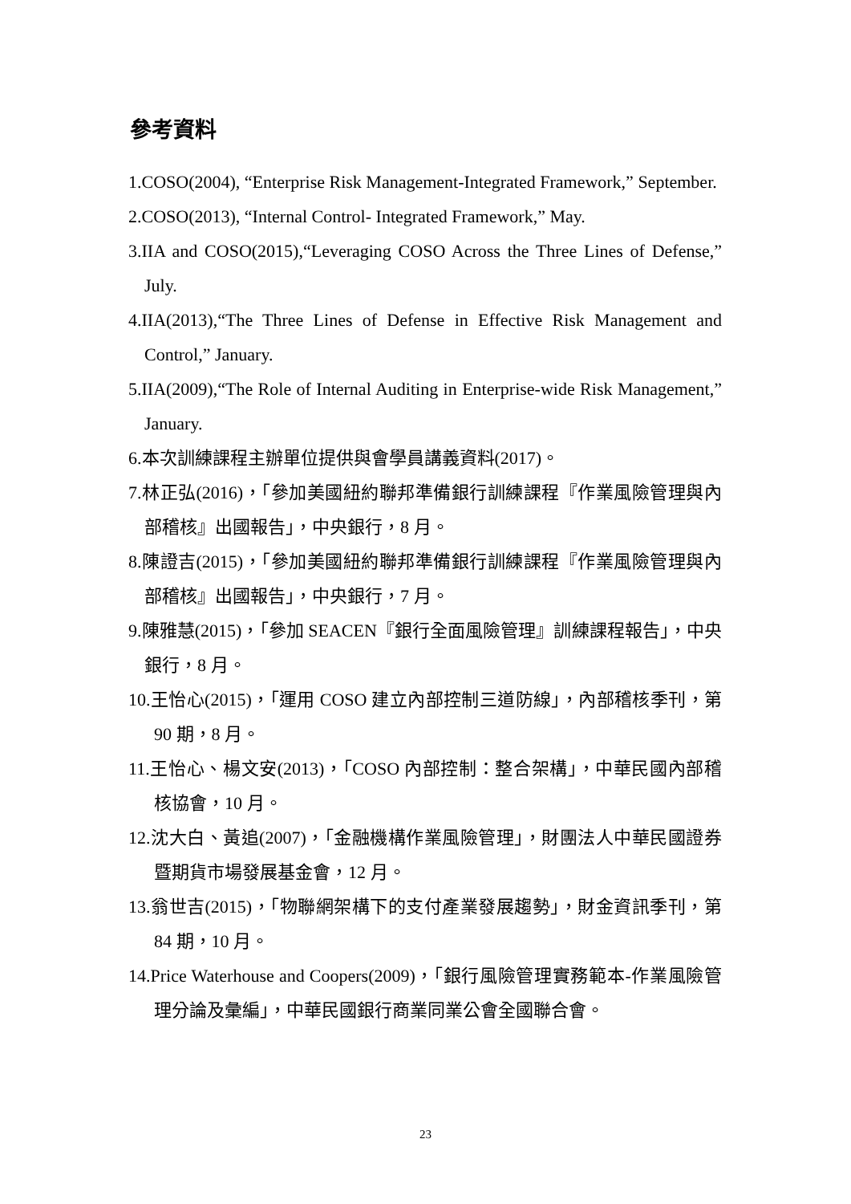參考資料
1.COSO(2004), “Enterprise Risk Management-Integrated Framework,” September.
2.COSO(2013), “Internal Control- Integrated Framework,” May.
3.IIA and COSO(2015),“Leveraging COSO Across the Three Lines of Defense,” July.
4.IIA(2013),“The Three Lines of Defense in Effective Risk Management and Control,” January.
5.IIA(2009),“The Role of Internal Auditing in Enterprise-wide Risk Management,” January.
6.本次訓練課程主辦單位提供與會學員講義資料(2017)。
7.林正弘(2016)，「參加美國紐約聯邦準備銀行訓練課程『作業風險管理與內部稽核』出國報告」，中央銀行，8 月。
8.陳證吉(2015)，「參加美國紐約聯邦準備銀行訓練課程『作業風險管理與內部稽核』出國報告」，中央銀行，7 月。
9.陳雅慧(2015)，「參加 SEACEN『銀行全面風險管理』訓練課程報告」，中央銀行，8 月。
10.王怡心(2015)，「運用 COSO 建立內部控制三道防線」，內部稽核季刊，第 90 期，8 月。
11.王怡心、楊文安(2013)，「COSO 內部控制：整合架構」，中華民國內部稽核協會，10 月。
12.沈大白、黃追(2007)，「金融機構作業風險管理」，財團法人中華民國證券暨期貨市場發展基金會，12 月。
13.翁世吉(2015)，「物聯網架構下的支付產業發展趨勢」，財金資訊季刊，第 84 期，10 月。
14.Price Waterhouse and Coopers(2009)，「銀行風險管理實務範本-作業風險管理分論及彙編」，中華民國銀行商業同業公會全國聯合會。
23